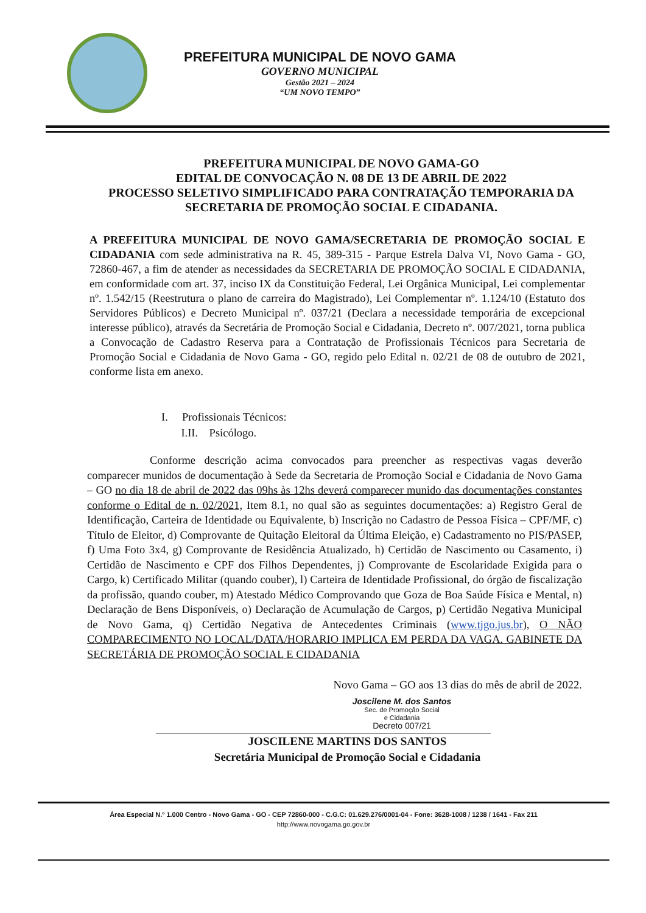PREFEITURA MUNICIPAL DE NOVO GAMA
GOVERNO MUNICIPAL
Gestão 2021 – 2024
“UM NOVO TEMPO”
PREFEITURA MUNICIPAL DE NOVO GAMA-GO
EDITAL DE CONVOCAÇÃO N. 08 DE 13 DE ABRIL DE 2022
PROCESSO SELETIVO SIMPLIFICADO PARA CONTRATAÇÃO TEMPORARIA DA SECRETARIA DE PROMOÇÃO SOCIAL E CIDADANIA.
A PREFEITURA MUNICIPAL DE NOVO GAMA/SECRETARIA DE PROMOÇÃO SOCIAL E CIDADANIA com sede administrativa na R. 45, 389-315 - Parque Estrela Dalva VI, Novo Gama - GO, 72860-467, a fim de atender as necessidades da SECRETARIA DE PROMOÇÃO SOCIAL E CIDADANIA, em conformidade com art. 37, inciso IX da Constituição Federal, Lei Orgânica Municipal, Lei complementar nº. 1.542/15 (Reestrutura o plano de carreira do Magistrado), Lei Complementar nº. 1.124/10 (Estatuto dos Servidores Públicos) e Decreto Municipal nº. 037/21 (Declara a necessidade temporária de excepcional interesse público), através da Secretária de Promoção Social e Cidadania, Decreto nº. 007/2021, torna publica a Convocação de Cadastro Reserva para a Contratação de Profissionais Técnicos para Secretaria de Promoção Social e Cidadania de Novo Gama - GO, regido pelo Edital n. 02/21 de 08 de outubro de 2021, conforme lista em anexo.
I. Profissionais Técnicos:
I.II. Psicólogo.
Conforme descrição acima convocados para preencher as respectivas vagas deverão comparecer munidos de documentação à Sede da Secretaria de Promoção Social e Cidadania de Novo Gama – GO no dia 18 de abril de 2022 das 09hs às 12hs deverá comparecer munido das documentações constantes conforme o Edital de n. 02/2021, Item 8.1, no qual são as seguintes documentações: a) Registro Geral de Identificação, Carteira de Identidade ou Equivalente, b) Inscrição no Cadastro de Pessoa Física – CPF/MF, c) Título de Eleitor, d) Comprovante de Quitação Eleitoral da Última Eleição, e) Cadastramento no PIS/PASEP, f) Uma Foto 3x4, g) Comprovante de Residência Atualizado, h) Certidão de Nascimento ou Casamento, i) Certidão de Nascimento e CPF dos Filhos Dependentes, j) Comprovante de Escolaridade Exigida para o Cargo, k) Certificado Militar (quando couber), l) Carteira de Identidade Profissional, do órgão de fiscalização da profissão, quando couber, m) Atestado Médico Comprovando que Goza de Boa Saúde Física e Mental, n) Declaração de Bens Disponíveis, o) Declaração de Acumulação de Cargos, p) Certidão Negativa Municipal de Novo Gama, q) Certidão Negativa de Antecedentes Criminais (www.tjgo.jus.br), O NÃO COMPARECIMENTO NO LOCAL/DATA/HORARIO IMPLICA EM PERDA DA VAGA. GABINETE DA SECRETÁRIA DE PROMOÇÃO SOCIAL E CIDADANIA
Novo Gama – GO aos 13 dias do mês de abril de 2022.
Joscilene M. dos Santos
Sec. de Promoção Social
e Cidadania
Decreto 007/21
JOSCILENE MARTINS DOS SANTOS
Secretária Municipal de Promoção Social e Cidadania
Área Especial N.º 1.000 Centro - Novo Gama - GO - CEP 72860-000 - C.G.C: 01.629.276/0001-04 - Fone: 3628-1008 / 1238 / 1641 - Fax 211
http://www.novogama.go.gov.br